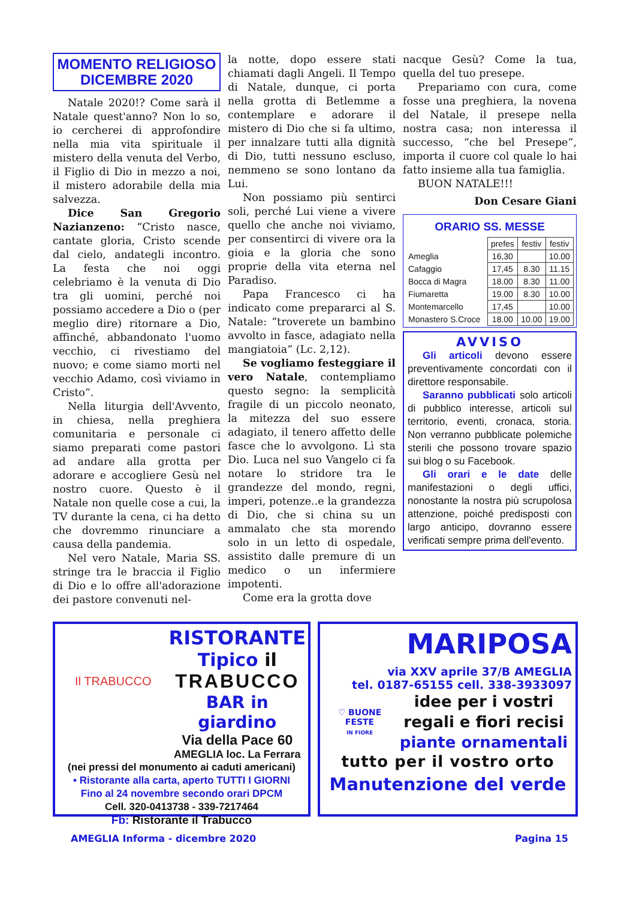MOMENTO RELIGIOSO
DICEMBRE 2020
Natale 2020!? Come sarà il Natale quest'anno? Non lo so, io cercherei di approfondire nella mia vita spirituale il mistero della venuta del Verbo, il Figlio di Dio in mezzo a noi, il mistero adorabile della mia salvezza.
Dice San Gregorio Nazianzeno: “Cristo nasce, cantate gloria, Cristo scende dal cielo, andategli incontro. La festa che noi oggi celebriamo è la venuta di Dio tra gli uomini, perché noi possiamo accedere a Dio o (per meglio dire) ritornare a Dio, affinché, abbandonato l'uomo vecchio, ci rivestiamo del nuovo; e come siamo morti nel vecchio Adamo, così viviamo in Cristo”.
Nella liturgia dell'Avvento, in chiesa, nella preghiera comunitaria e personale ci siamo preparati come pastori ad andare alla grotta per adorare e accogliere Gesù nel nostro cuore. Questo è il Natale non quelle cose a cui, la TV durante la cena, ci ha detto che dovremmo rinunciare a causa della pandemia.
Nel vero Natale, Maria SS. stringe tra le braccia il Figlio di Dio e lo offre all'adorazione dei pastore convenuti nel-
la notte, dopo essere stati chiamati dagli Angeli. Il Tempo di Natale, dunque, ci porta nella grotta di Betlemme a contemplare e adorare il mistero di Dio che si fa ultimo, per innalzare tutti alla dignità di Dio, tutti nessuno escluso, nemmeno se sono lontano da Lui.
Non possiamo più sentirci soli, perché Lui viene a vivere quello che anche noi viviamo, per consentirci di vivere ora la gioia e la gloria che sono proprie della vita eterna nel Paradiso.
Papa Francesco ci ha indicato come prepararci al S. Natale: “troverete un bambino avvolto in fasce, adagiato nella mangiatoia” (Lc. 2,12).
Se vogliamo festeggiare il vero Natale, contempliamo questo segno: la semplicità fragile di un piccolo neonato, la mitezza del suo essere adagiato, il tenero affetto delle fasce che lo avvolgono. Lì sta Dio. Luca nel suo Vangelo ci fa notare lo stridore tra le grandezze del mondo, regni, imperi, potenze..e la grandezza di Dio, che si china su un ammalato che sta morendo solo in un letto di ospedale, assistito dalle premure di un medico o un infermiere impotenti.
Come era la grotta dove
nacque Gesù? Come la tua, quella del tuo presepe.
Prepariamo con cura, come fosse una preghiera, la novena del Natale, il presepe nella nostra casa; non interessa il successo, “che bel Presepe”, importa il cuore col quale lo hai fatto insieme alla tua famiglia.
BUON NATALE!!!
Don Cesare Giani
ORARIO SS. MESSE
| | prefes | festiv | festiv |
| Ameglia | 16,30 | | 10.00 |
| Cafaggio | 17,45 | 8.30 | 11.15 |
| Bocca di Magra | 18.00 | 8.30 | 11.00 |
| Fiumaretta | 19.00 | 8.30 | 10.00 |
| Montemarcello | 17,45 | | 10.00 |
| Monastero S.Croce | 18.00 | 10.00 | 19.00 |
AVVISO
Gli articoli devono essere preventivamente concordati con il direttore responsabile.
Saranno pubblicati solo articoli di pubblico interesse, articoli sul territorio, eventi, cronaca, storia. Non verranno pubblicate polemiche sterili che possono trovare spazio sui blog o su Facebook.
Gli orari e le date delle manifestazioni o degli uffici, nonostante la nostra più scrupolosa attenzione, poiché predisposti con largo anticipo, dovranno essere verificati sempre prima dell'evento.
Il TRABUCCO
RISTORANTE
Tipico il
TRABUCCO
BAR in giardino
Via della Pace 60
AMEGLIA loc. La Ferrara
(nei pressi del monumento ai caduti americani)
• Ristorante alla carta, aperto TUTTI I GIORNI
Fino al 24 novembre secondo orari DPCM
Cell. 320-0413738 - 339-7217464
Fb: Ristorante il Trabucco
MARIPOSA
via XXV aprile 37/B AMEGLIA
tel. 0187-65155 cell. 338-3933097
♡ BUONE FESTE
IN FIORE
idee per i vostri regali e fiori recisi
piante ornamentali
tutto per il vostro orto
Manutenzione del verde
AMEGLIA Informa - dicembre 2020 Pagina 15